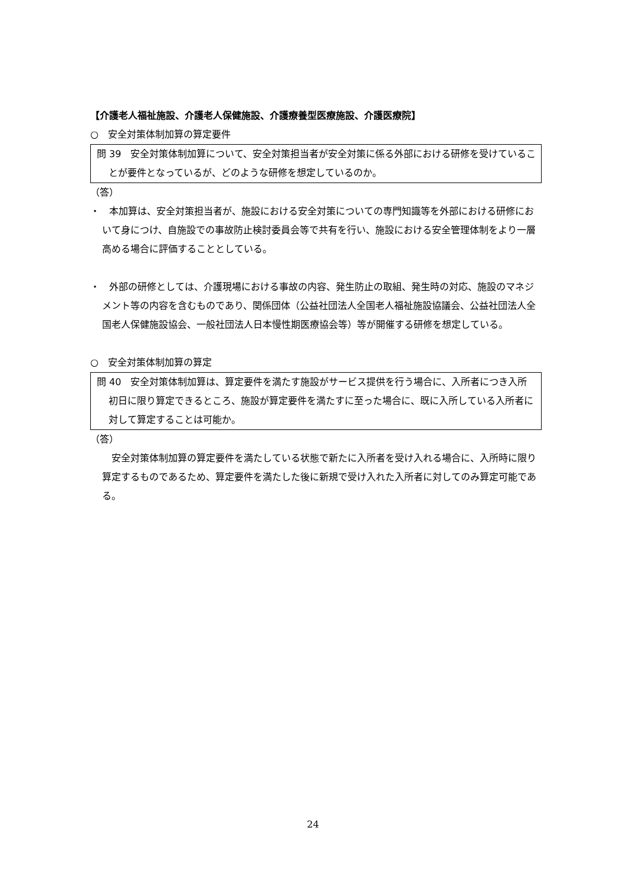【介護老人福祉施設、介護老人保健施設、介護療養型医療施設、介護医療院】
○　安全対策体制加算の算定要件
問 39　安全対策体制加算について、安全対策担当者が安全対策に係る外部における研修を受けていることが要件となっているが、どのような研修を想定しているのか。
（答）
・　本加算は、安全対策担当者が、施設における安全対策についての専門知識等を外部における研修において身につけ、自施設での事故防止検討委員会等で共有を行い、施設における安全管理体制をより一層高める場合に評価することとしている。
・　外部の研修としては、介護現場における事故の内容、発生防止の取組、発生時の対応、施設のマネジメント等の内容を含むものであり、関係団体（公益社団法人全国老人福祉施設協議会、公益社団法人全国老人保健施設協会、一般社団法人日本慢性期医療協会等）等が開催する研修を想定している。
○　安全対策体制加算の算定
問 40　安全対策体制加算は、算定要件を満たす施設がサービス提供を行う場合に、入所者につき入所初日に限り算定できるところ、施設が算定要件を満たすに至った場合に、既に入所している入所者に対して算定することは可能か。
（答）
　安全対策体制加算の算定要件を満たしている状態で新たに入所者を受け入れる場合に、入所時に限り算定するものであるため、算定要件を満たした後に新規で受け入れた入所者に対してのみ算定可能である。
24